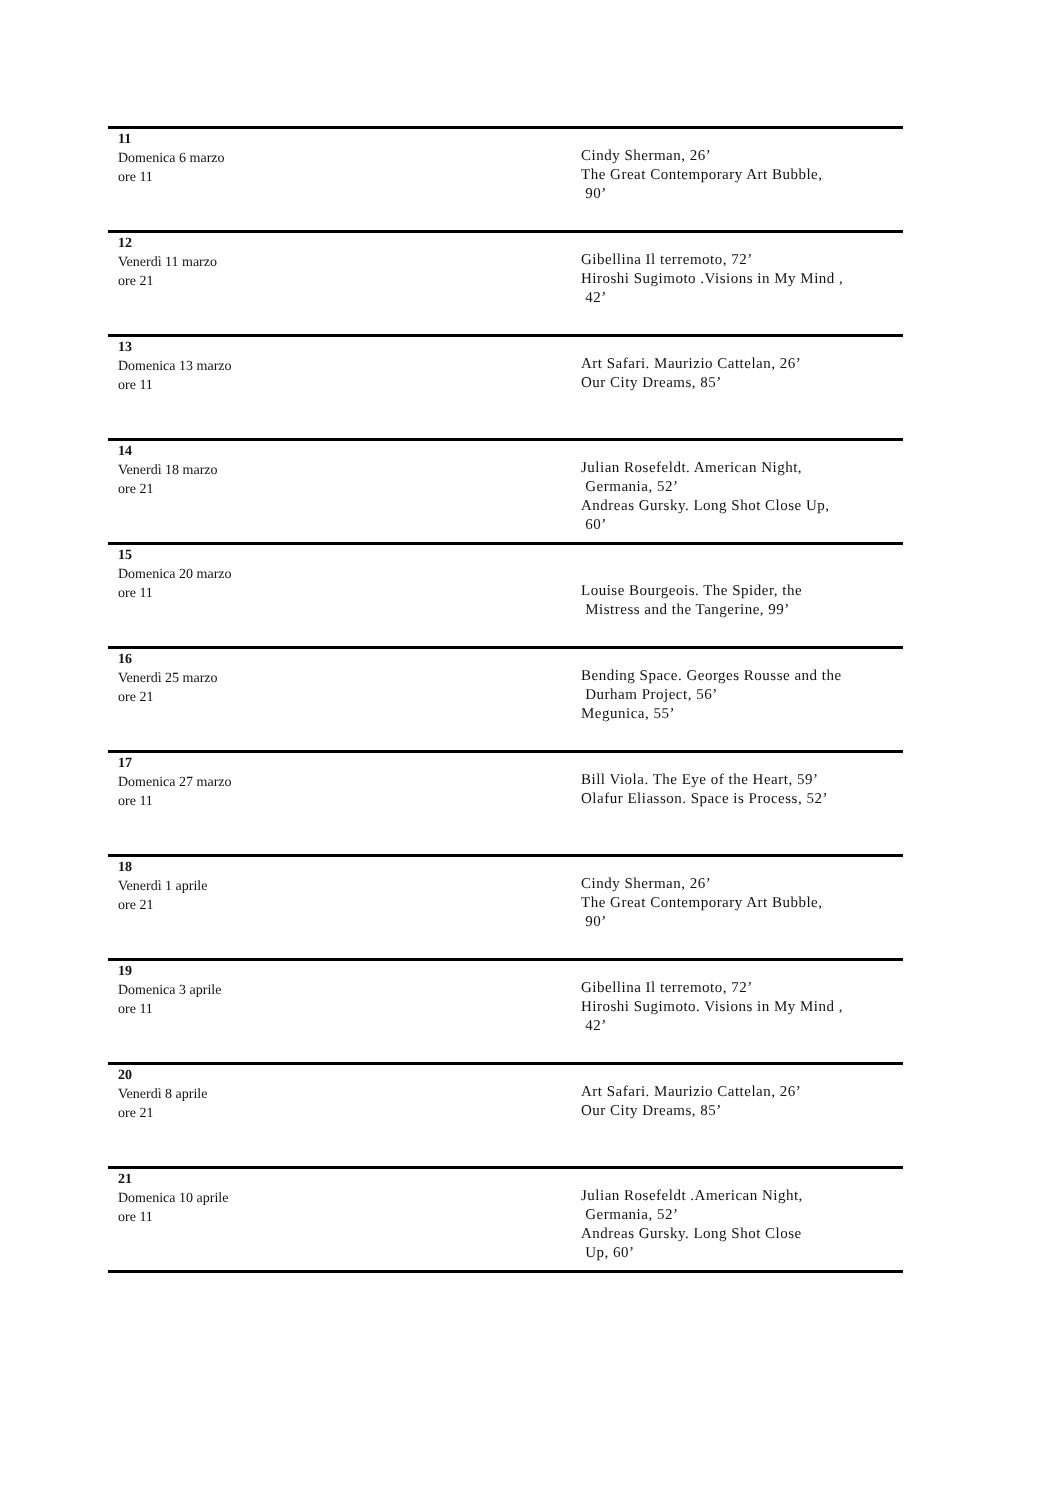| 11 Domenica 6 marzo ore 11 | Cindy Sherman, 26’ The Great Contemporary Art Bubble, 90’ |
| 12 Venerdì 11 marzo ore 21 | Gibellina Il terremoto, 72’ Hiroshi Sugimoto .Visions in My Mind , 42’ |
| 13 Domenica 13 marzo ore 11 | Art Safari. Maurizio Cattelan, 26’ Our City Dreams, 85’ |
| 14 Venerdì 18 marzo ore 21 | Julian Rosefeldt. American Night, Germania, 52’ Andreas Gursky. Long Shot Close Up, 60’ |
| 15 Domenica 20 marzo ore 11 | Louise Bourgeois. The Spider, the Mistress and the Tangerine, 99’ |
| 16 Venerdì 25 marzo ore 21 | Bending Space. Georges Rousse and the Durham Project, 56’ Megunica, 55’ |
| 17 Domenica 27 marzo ore 11 | Bill Viola. The Eye of the Heart, 59’ Olafur Eliasson. Space is Process, 52’ |
| 18 Venerdì 1 aprile ore 21 | Cindy Sherman, 26’ The Great Contemporary Art Bubble, 90’ |
| 19 Domenica 3 aprile ore 11 | Gibellina Il terremoto, 72’ Hiroshi Sugimoto. Visions in My Mind , 42’ |
| 20 Venerdì 8 aprile ore 21 | Art Safari. Maurizio Cattelan, 26’ Our City Dreams, 85’ |
| 21 Domenica 10 aprile ore 11 | Julian Rosefeldt .American Night, Germania, 52’ Andreas Gursky. Long Shot Close Up, 60’ |